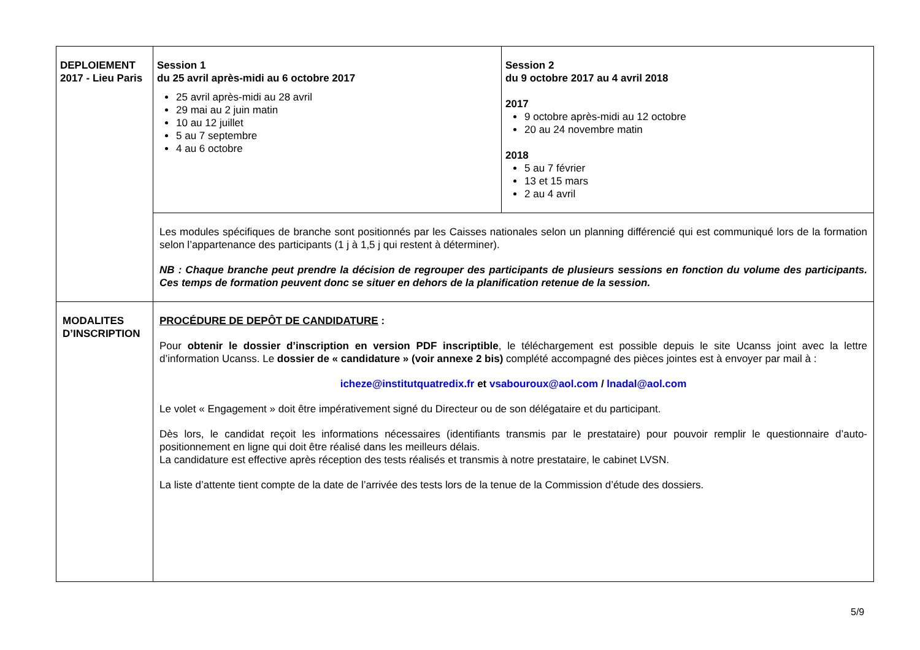| DEPLOIEMENT 2017 - Lieu Paris | Session 1 du 25 avril après-midi au 6 octobre 2017 25 avril après-midi au 28 avril 29 mai au 2 juin matin 10 au 12 juillet 5 au 7 septembre 4 au 6 octobre | Session 2 du 9 octobre 2017 au 4 avril 2018 2017 9 octobre après-midi au 12 octobre 20 au 24 novembre matin 2018 5 au 7 février 13 et 15 mars 2 au 4 avril |
| | Les modules spécifiques de branche sont positionnés par les Caisses nationales selon un planning différencié qui est communiqué lors de la formation selon l’appartenance des participants (1 j à 1,5 j qui restent à déterminer). NB : Chaque branche peut prendre la décision de regrouper des participants de plusieurs sessions en fonction du volume des participants. Ces temps de formation peuvent donc se situer en dehors de la planification retenue de la session. | |
| MODALITES D’INSCRIPTION | PROCÉDURE DE DEPÔT DE CANDIDATURE : Pour obtenir le dossier d’inscription en version PDF inscriptible , le téléchargement est possible depuis le site Ucanss joint avec la lettre d’information Ucanss. Le dossier de « candidature » (voir annexe 2 bis) complété accompagné des pièces jointes est à envoyer par mail à : icheze@institutquatredix.fr et vsabouroux@aol.com / lnadal@aol.com Le volet « Engagement » doit être impérativement signé du Directeur ou de son délégataire et du participant. Dès lors, le candidat reçoit les informations nécessaires (identifiants transmis par le prestataire) pour pouvoir remplir le questionnaire d’auto-positionnement en ligne qui doit être réalisé dans les meilleurs délais. La candidature est effective après réception des tests réalisés et transmis à notre prestataire, le cabinet LVSN. La liste d’attente tient compte de la date de l’arrivée des tests lors de la tenue de la Commission d’étude des dossiers. | |
5/9